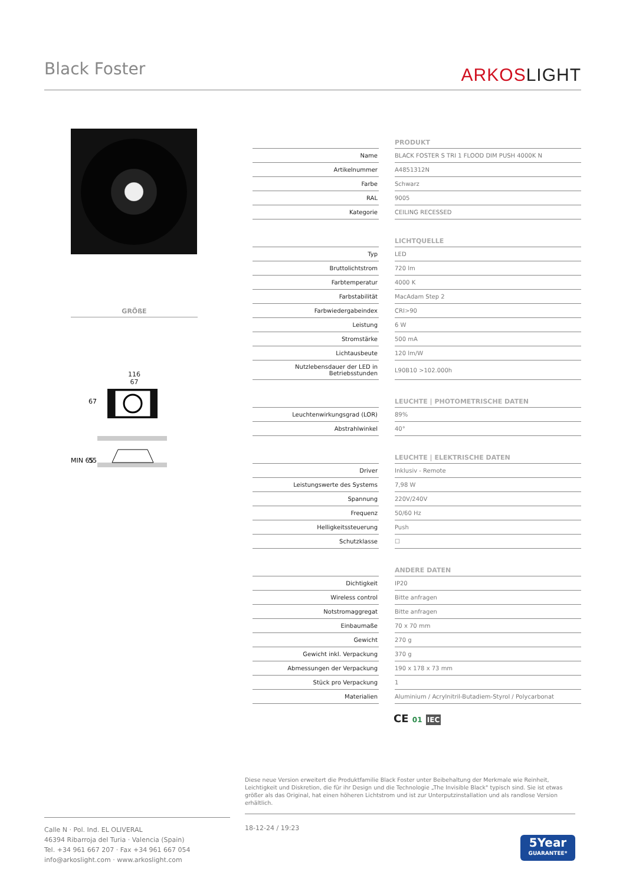Black Foster ARKOSLIGHT
GRÖßE
116
67
67
MIN 65
55
| | | PRODUKT |
| Name | | BLACK FOSTER S TRI 1 FLOOD DIM PUSH 4000K N |
| Artikelnummer | | A4851312N |
| Farbe | | Schwarz |
| RAL | | 9005 |
| Kategorie | | CEILING RECESSED |
| | | LICHTQUELLE |
| Typ | | LED |
| Bruttolichtstrom | | 720 lm |
| Farbtemperatur | | 4000 K |
| Farbstabilität | | MacAdam Step 2 |
| Farbwiedergabeindex | | CRI>90 |
| Leistung | | 6 W |
| Stromstärke | | 500 mA |
| Lichtausbeute | | 120 lm/W |
| Nutzlebensdauer der LED in Betriebsstunden | | L90B10 >102.000h |
| | | LEUCHTE / PHOTOMETRISCHE DATEN |
| Leuchtenwirkungsgrad (LOR) | | 89% |
| Abstrahlwinkel | | 40° |
| | | LEUCHTE / ELEKTRISCHE DATEN |
| Driver | | Inklusiv - Remote |
| Leistungswerte des Systems | | 7,98 W |
| Spannung | | 220V/240V |
| Frequenz | | 50/60 Hz |
| Helligkeitssteuerung | | Push |
| Schutzklasse | | ☐ |
| | | ANDERE DATEN |
| Dichtigkeit | | IP20 |
| Wireless control | | Bitte anfragen |
| Notstromaggregat | | Bitte anfragen |
| Einbaumaße | | 70 x 70 mm |
| Gewicht | | 270 g |
| Gewicht inkl. Verpackung | | 370 g |
| Abmessungen der Verpackung | | 190 x 178 x 73 mm |
| Stück pro Verpackung | | 1 |
| Materialien | | Aluminium / Acrylnitril-Butadiem-Styrol / Polycarbonat |
CE 01 IEC
Diese neue Version erweitert die Produktfamilie Black Foster unter Beibehaltung der Merkmale wie Reinheit, Leichtigkeit und Diskretion, die für ihr Design und die Technologie „The Invisible Black" typisch sind. Sie ist etwas größer als das Original, hat einen höheren Lichtstrom und ist zur Unterputzinstallation und als randlose Version erhältlich.
Calle N · Pol. Ind. EL OLIVERAL
46394 Ribarroja del Turia · Valencia (Spain)
Tel. +34 961 667 207 · Fax +34 961 667 054
info@arkoslight.com · www.arkoslight.com
18-12-24 / 19:23
5Year
GUARANTEE*